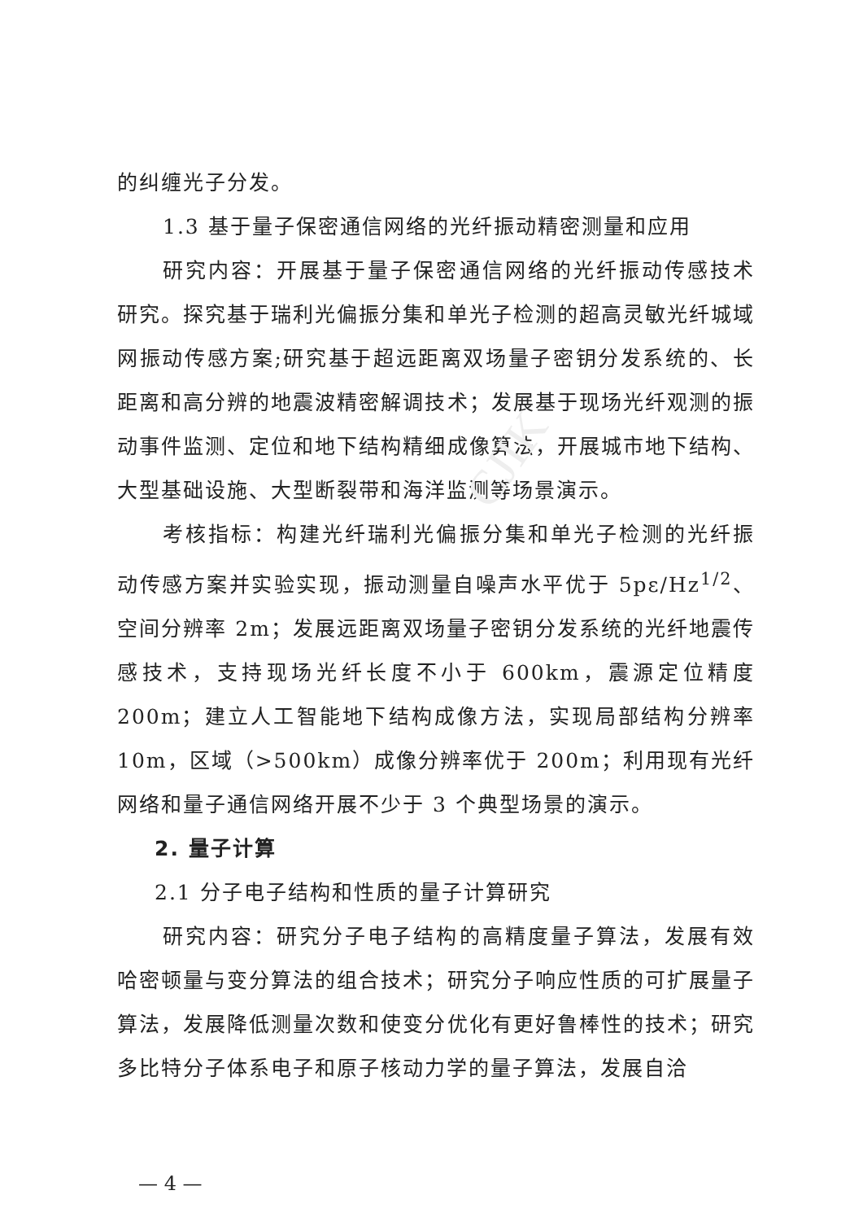CJIK
的纠缠光子分发。
1.3 基于量子保密通信网络的光纤振动精密测量和应用
研究内容：开展基于量子保密通信网络的光纤振动传感技术研究。探究基于瑞利光偏振分集和单光子检测的超高灵敏光纤城域网振动传感方案;研究基于超远距离双场量子密钥分发系统的、长距离和高分辨的地震波精密解调技术；发展基于现场光纤观测的振动事件监测、定位和地下结构精细成像算法，开展城市地下结构、大型基础设施、大型断裂带和海洋监测等场景演示。
考核指标：构建光纤瑞利光偏振分集和单光子检测的光纤振动传感方案并实验实现，振动测量自噪声水平优于 5pε/Hz<sup>1/2</sup>、空间分辨率 2m；发展远距离双场量子密钥分发系统的光纤地震传感技术，支持现场光纤长度不小于 600km，震源定位精度 200m；建立人工智能地下结构成像方法，实现局部结构分辨率 10m，区域（>500km）成像分辨率优于 200m；利用现有光纤网络和量子通信网络开展不少于 3 个典型场景的演示。
2. 量子计算
2.1 分子电子结构和性质的量子计算研究
研究内容：研究分子电子结构的高精度量子算法，发展有效哈密顿量与变分算法的组合技术；研究分子响应性质的可扩展量子算法，发展降低测量次数和使变分优化有更好鲁棒性的技术；研究多比特分子体系电子和原子核动力学的量子算法，发展自洽
— 4 —